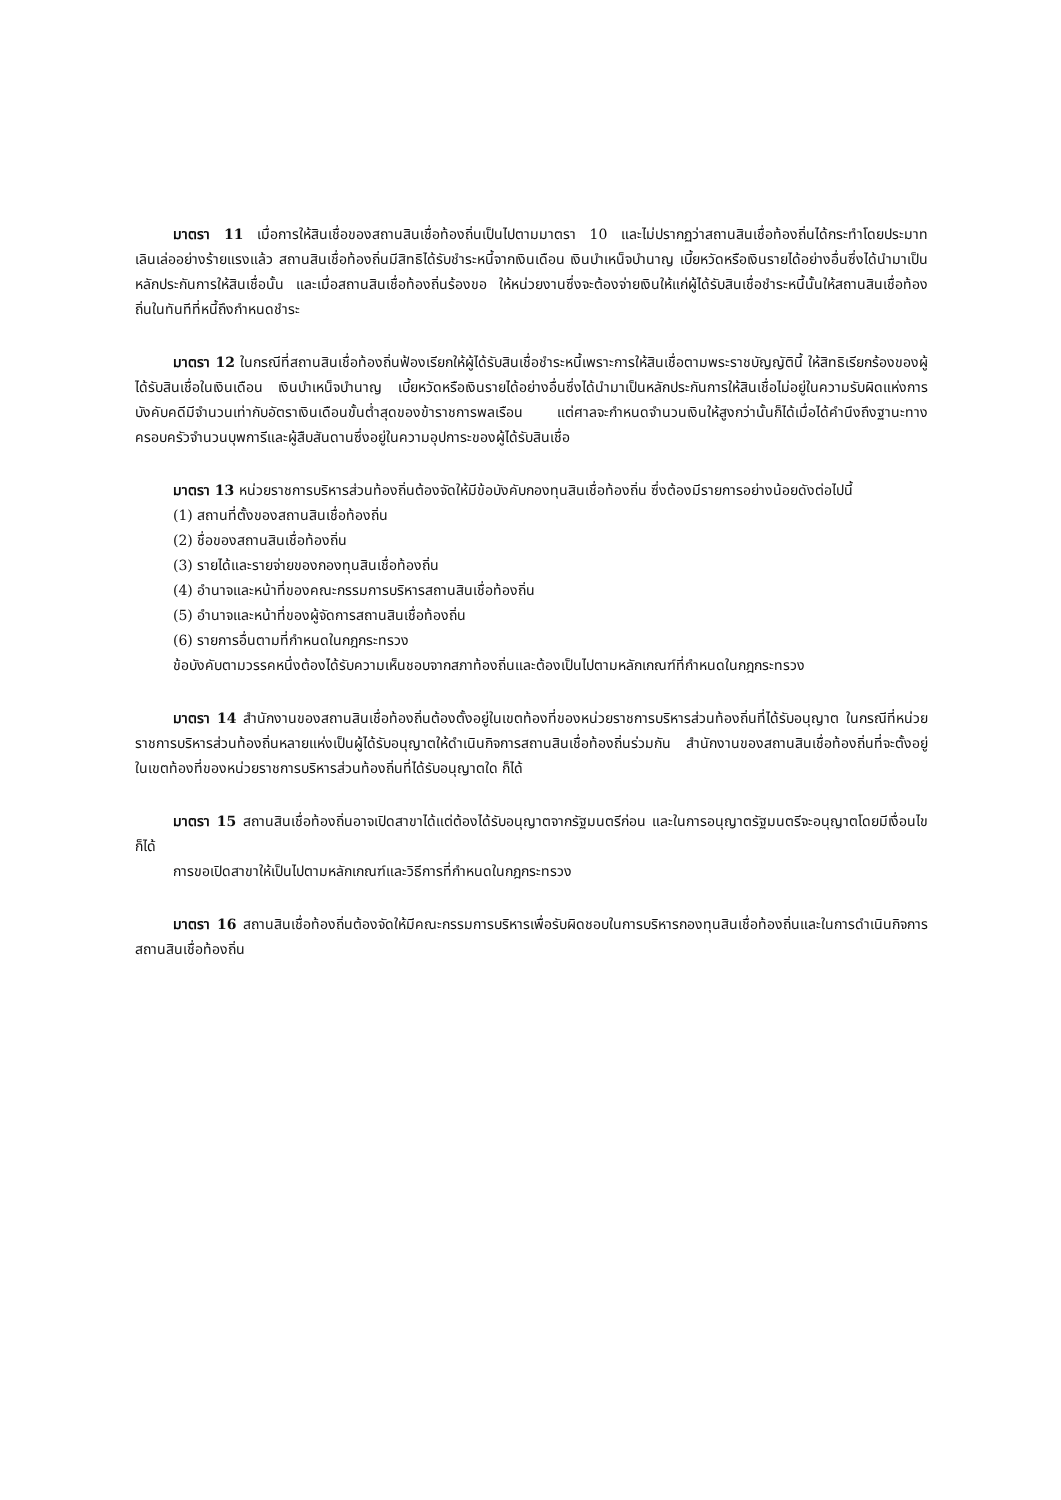มาตรา 11 เมื่อการให้สินเชื่อของสถานสินเชื่อท้องถิ่นเป็นไปตามมาตรา 10 และไม่ปรากฏว่าสถานสินเชื่อท้องถิ่นได้กระทำโดยประมาทเลินเล่ออย่างร้ายแรงแล้ว สถานสินเชื่อท้องถิ่นมีสิทธิได้รับชำระหนี้จากเงินเดือน เงินบำเหน็จบำนาญ เบี้ยหวัดหรือเงินรายได้อย่างอื่นซึ่งได้นำมาเป็นหลักประกันการให้สินเชื่อนั้น และเมื่อสถานสินเชื่อท้องถิ่นร้องขอ ให้หน่วยงานซึ่งจะต้องจ่ายเงินให้แก่ผู้ได้รับสินเชื่อชำระหนี้นั้นให้สถานสินเชื่อท้องถิ่นในทันทีที่หนี้ถึงกำหนดชำระ
มาตรา 12 ในกรณีที่สถานสินเชื่อท้องถิ่นฟ้องเรียกให้ผู้ได้รับสินเชื่อชำระหนี้เพราะการให้สินเชื่อตามพระราชบัญญัตินี้ ให้สิทธิเรียกร้องของผู้ได้รับสินเชื่อในเงินเดือน เงินบำเหน็จบำนาญ เบี้ยหวัดหรือเงินรายได้อย่างอื่นซึ่งได้นำมาเป็นหลักประกันการให้สินเชื่อไม่อยู่ในความรับผิดแห่งการบังคับคดีมีจำนวนเท่ากับอัตราเงินเดือนขั้นต่ำสุดของข้าราชการพลเรือน แต่ศาลจะกำหนดจำนวนเงินให้สูงกว่านั้นก็ได้เมื่อได้คำนึงถึงฐานะทางครอบครัวจำนวนบุพการีและผู้สืบสันดานซึ่งอยู่ในความอุปการะของผู้ได้รับสินเชื่อ
มาตรา 13 หน่วยราชการบริหารส่วนท้องถิ่นต้องจัดให้มีข้อบังคับกองทุนสินเชื่อท้องถิ่น ซึ่งต้องมีรายการอย่างน้อยดังต่อไปนี้
(1) สถานที่ตั้งของสถานสินเชื่อท้องถิ่น
(2) ชื่อของสถานสินเชื่อท้องถิ่น
(3) รายได้และรายจ่ายของกองทุนสินเชื่อท้องถิ่น
(4) อำนาจและหน้าที่ของคณะกรรมการบริหารสถานสินเชื่อท้องถิ่น
(5) อำนาจและหน้าที่ของผู้จัดการสถานสินเชื่อท้องถิ่น
(6) รายการอื่นตามที่กำหนดในกฎกระทรวง
ข้อบังคับตามวรรคหนึ่งต้องได้รับความเห็นชอบจากสภาท้องถิ่นและต้องเป็นไปตามหลักเกณฑ์ที่กำหนดในกฎกระทรวง
มาตรา 14 สำนักงานของสถานสินเชื่อท้องถิ่นต้องตั้งอยู่ในเขตท้องที่ของหน่วยราชการบริหารส่วนท้องถิ่นที่ได้รับอนุญาต ในกรณีที่หน่วยราชการบริหารส่วนท้องถิ่นหลายแห่งเป็นผู้ได้รับอนุญาตให้ดำเนินกิจการสถานสินเชื่อท้องถิ่นร่วมกัน สำนักงานของสถานสินเชื่อท้องถิ่นที่จะตั้งอยู่ในเขตท้องที่ของหน่วยราชการบริหารส่วนท้องถิ่นที่ได้รับอนุญาตใด ก็ได้
มาตรา 15 สถานสินเชื่อท้องถิ่นอาจเปิดสาขาได้แต่ต้องได้รับอนุญาตจากรัฐมนตรีก่อน และในการอนุญาตรัฐมนตรีจะอนุญาตโดยมีเงื่อนไขก็ได้
การขอเปิดสาขาให้เป็นไปตามหลักเกณฑ์และวิธีการที่กำหนดในกฎกระทรวง
มาตรา 16 สถานสินเชื่อท้องถิ่นต้องจัดให้มีคณะกรรมการบริหารเพื่อรับผิดชอบในการบริหารกองทุนสินเชื่อท้องถิ่นและในการดำเนินกิจการสถานสินเชื่อท้องถิ่น